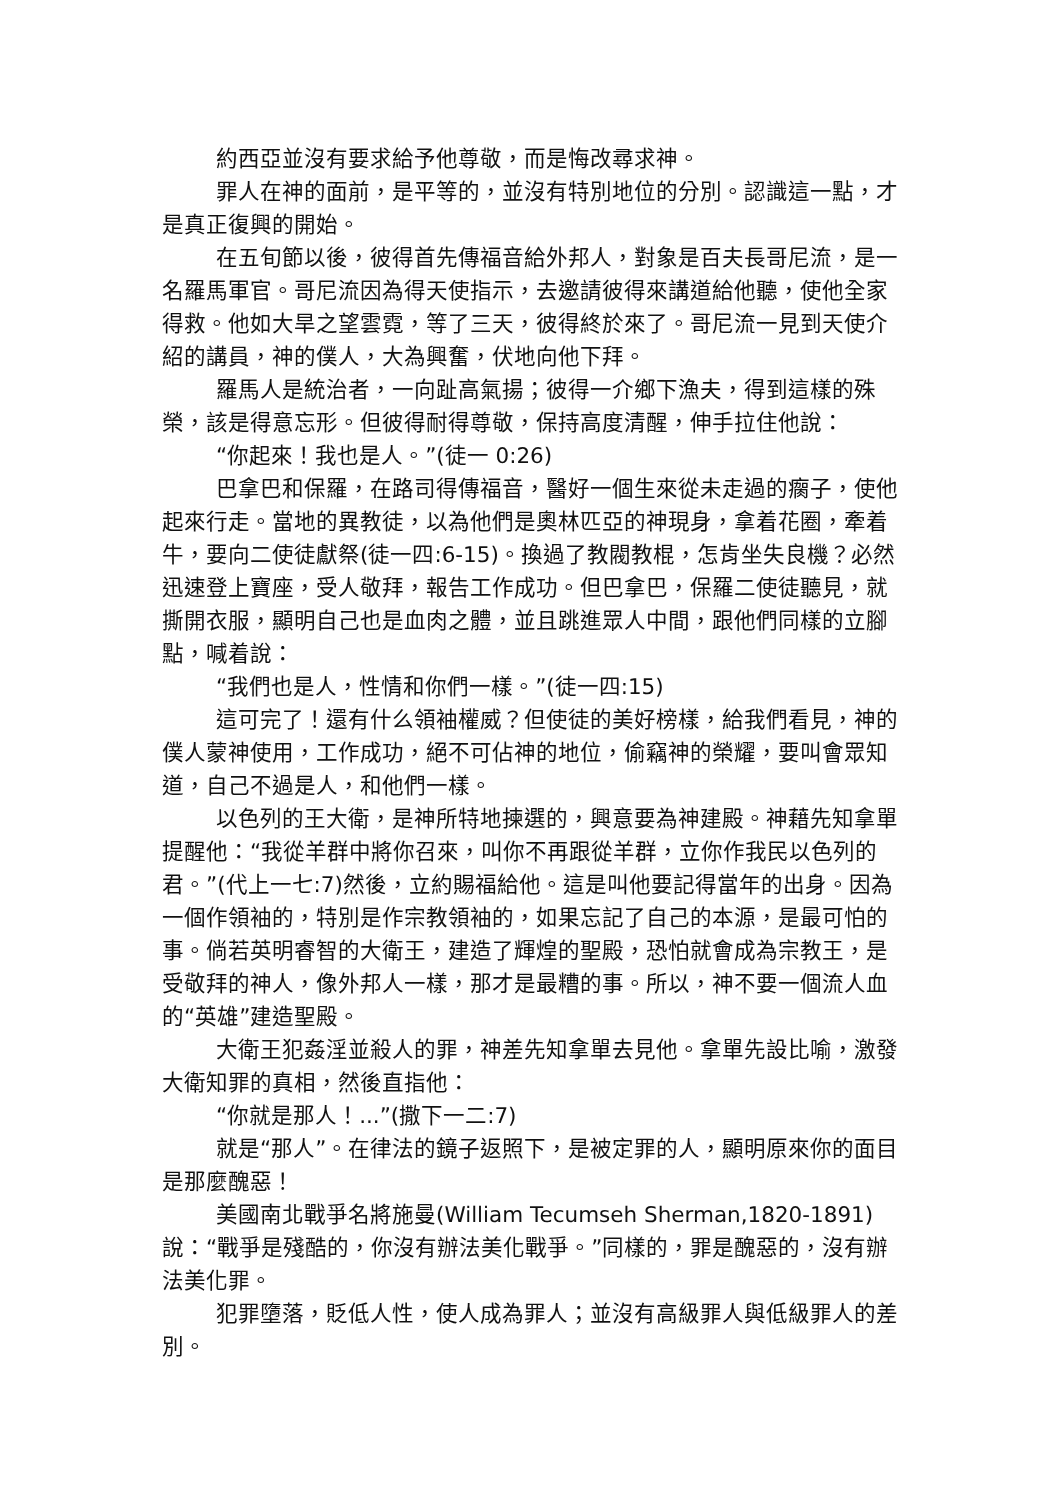約西亞並沒有要求給予他尊敬，而是悔改尋求神。
罪人在神的面前，是平等的，並沒有特別地位的分別。認識這一點，才是真正復興的開始。
在五旬節以後，彼得首先傳福音給外邦人，對象是百夫長哥尼流，是一名羅馬軍官。哥尼流因為得天使指示，去邀請彼得來講道給他聽，使他全家得救。他如大旱之望雲霓，等了三天，彼得終於來了。哥尼流一見到天使介紹的講員，神的僕人，大為興奮，伏地向他下拜。
羅馬人是統治者，一向趾高氣揚；彼得一介鄉下漁夫，得到這樣的殊榮，該是得意忘形。但彼得耐得尊敬，保持高度清醒，伸手拉住他說：
“你起來！我也是人。”(徒一 0:26)
巴拿巴和保羅，在路司得傳福音，醫好一個生來從未走過的瘸子，使他起來行走。當地的異教徒，以為他們是奧林匹亞的神現身，拿着花圈，牽着牛，要向二使徒獻祭(徒一四:6-15)。換過了教閥教棍，怎肯坐失良機？必然迅速登上寶座，受人敬拜，報告工作成功。但巴拿巴，保羅二使徒聽見，就撕開衣服，顯明自己也是血肉之體，並且跳進眾人中間，跟他們同樣的立腳點，喊着說：
“我們也是人，性情和你們一樣。”(徒一四:15)
這可完了！還有什么領袖權威？但使徒的美好榜樣，給我們看見，神的僕人蒙神使用，工作成功，絕不可佔神的地位，偷竊神的榮耀，要叫會眾知道，自己不過是人，和他們一樣。
以色列的王大衛，是神所特地揀選的，興意要為神建殿。神藉先知拿單提醒他：“我從羊群中將你召來，叫你不再跟從羊群，立你作我民以色列的君。”(代上一七:7)然後，立約賜福給他。這是叫他要記得當年的出身。因為一個作領袖的，特別是作宗教領袖的，如果忘記了自己的本源，是最可怕的事。倘若英明睿智的大衛王，建造了輝煌的聖殿，恐怕就會成為宗教王，是受敬拜的神人，像外邦人一樣，那才是最糟的事。所以，神不要一個流人血的“英雄”建造聖殿。
大衛王犯姦淫並殺人的罪，神差先知拿單去見他。拿單先設比喻，激發大衛知罪的真相，然後直指他：
“你就是那人！...”(撒下一二:7)
就是“那人”。在律法的鏡子返照下，是被定罪的人，顯明原來你的面目是那麼醜惡！
美國南北戰爭名將施曼(William Tecumseh Sherman,1820-1891)說：“戰爭是殘酷的，你沒有辦法美化戰爭。”同樣的，罪是醜惡的，沒有辦法美化罪。
犯罪墮落，貶低人性，使人成為罪人；並沒有高級罪人與低級罪人的差別。